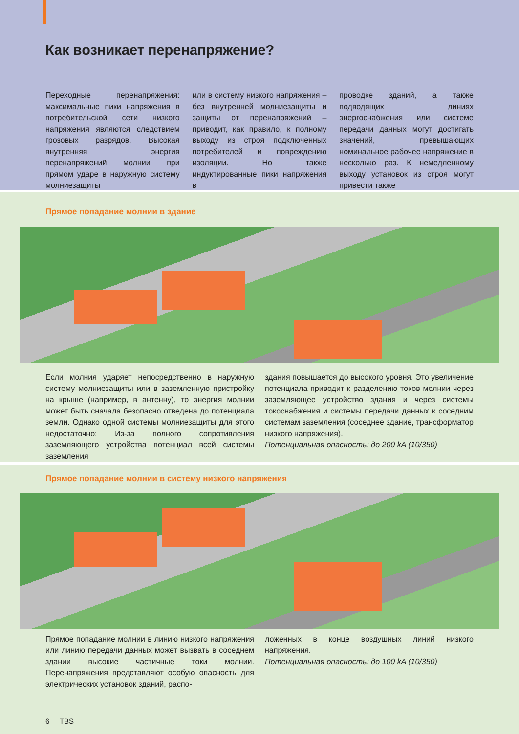Как возникает перенапряжение?
Переходные перенапряжения: максимальные пики напряжения в потребительской сети низкого напряжения являются следствием грозовых разрядов. Высокая внутренняя энергия перенапряжений молнии при прямом ударе в наружную систему молниезащиты
или в систему низкого напряжения – без внутренней молниезащиты и защиты от перенапряжений – приводит, как правило, к полному выходу из строя подключенных потребителей и повреждению изоляции. Но также индуктированные пики напряжения в
проводке зданий, а также подводящих линиях энергоснабжения или системе передачи данных могут достигать значений, превышающих номинальное рабочее напряжение в несколько раз. К немедленному выходу установок из строя могут привести также
Прямое попадание молнии в здание
Если молния ударяет непосредственно в наружную систему молниезащиты или в заземленную пристройку на крыше (например, в антенну), то энергия молнии может быть сначала безопасно отведена до потенциала земли. Однако одной системы молниезащиты для этого недостаточно: Из-за полного сопротивления заземляющего устройства потенциал всей системы заземления
здания повышается до высокого уровня. Это увеличение потенциала приводит к разделению токов молнии через заземляющее устройство здания и через системы токоснабжения и системы передачи данных к соседним системам заземления (соседнее здание, трансформатор низкого напряжения).
Потенциальная опасность: до 200 kA (10/350)
Прямое попадание молнии в систему низкого напряжения
Прямое попадание молнии в линию низкого напряжения или линию передачи данных может вызвать в соседнем здании высокие частичные токи молнии. Перенапряжения представляют особую опасность для электрических установок зданий, распо-
ложенных в конце воздушных линий низкого напряжения.
Потенциальная опасность: до 100 kA (10/350)
6 TBS